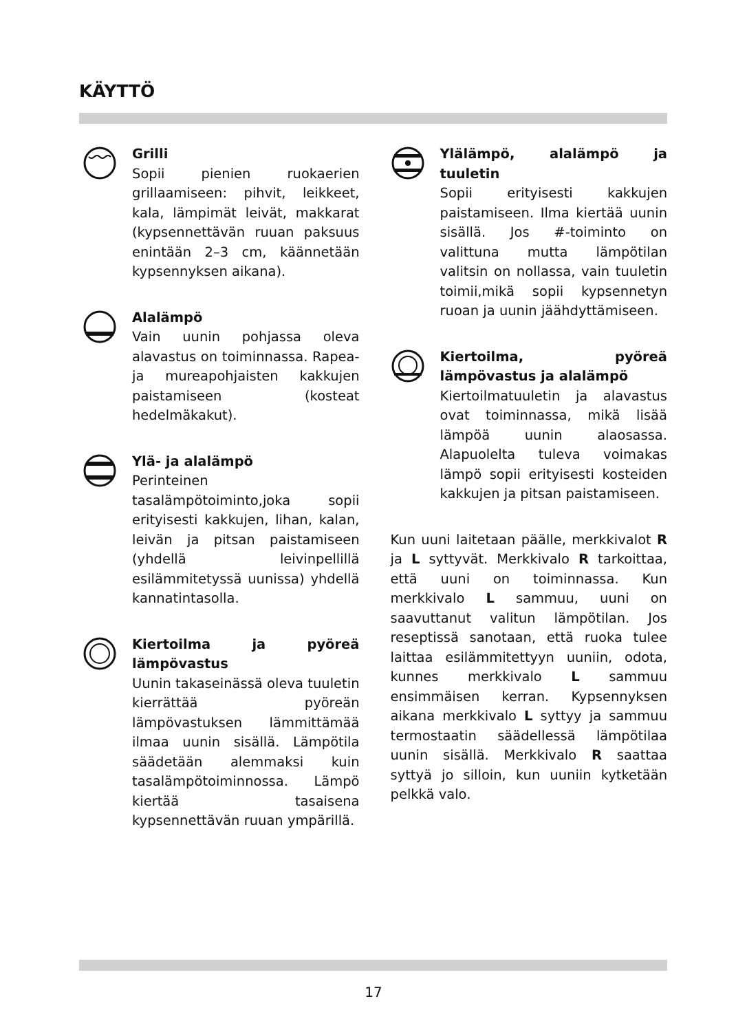KÄYTTÖ
Grilli
Sopii pienien ruokaerien grillaamiseen: pihvit, leikkeet, kala, lämpimät leivät, makkarat (kypsennettävän ruuan paksuus enintään 2–3 cm, käännetään kypsennyksen aikana).
Alalämpö
Vain uunin pohjassa oleva alavastus on toiminnassa. Rapea- ja mureapohjaisten kakkujen paistamiseen (kosteat hedelmäkakut).
Ylä- ja alalämpö
Perinteinen tasalämpötoiminto,joka sopii erityisesti kakkujen, lihan, kalan, leivän ja pitsan paistamiseen (yhdellä leivinpellillä esilämmitetyssä uunissa) yhdellä kannatintasolla.
Kiertoilma ja pyöreä lämpövastus
Uunin takaseinässä oleva tuuletin kierrättää pyöreän lämpövastuksen lämmittämää ilmaa uunin sisällä. Lämpötila säädetään alemmaksi kuin tasalämpötoiminnossa. Lämpö kiertää tasaisena kypsennettävän ruuan ympärillä.
Ylälämpö, alalämpö ja tuuletin
Sopii erityisesti kakkujen paistamiseen. Ilma kiertää uunin sisällä. Jos #-toiminto on valittuna mutta lämpötilan valitsin on nollassa, vain tuuletin toimii,mikä sopii kypsennetyn ruoan ja uunin jäähdyttämiseen.
Kiertoilma, pyöreä lämpövastus ja alalämpö
Kiertoilmatuuletin ja alavastus ovat toiminnassa, mikä lisää lämpöä uunin alaosassa. Alapuolelta tuleva voimakas lämpö sopii erityisesti kosteiden kakkujen ja pitsan paistamiseen.
Kun uuni laitetaan päälle, merkkivalot R ja L syttyvät. Merkkivalo R tarkoittaa, että uuni on toiminnassa. Kun merkkivalo L sammuu, uuni on saavuttanut valitun lämpötilan. Jos reseptissä sanotaan, että ruoka tulee laittaa esilämmitettyyn uuniin, odota, kunnes merkkivalo L sammuu ensimmäisen kerran. Kypsennyksen aikana merkkivalo L syttyy ja sammuu termostaatin säädellessä lämpötilaa uunin sisällä. Merkkivalo R saattaa syttyä jo silloin, kun uuniin kytketään pelkkä valo.
17